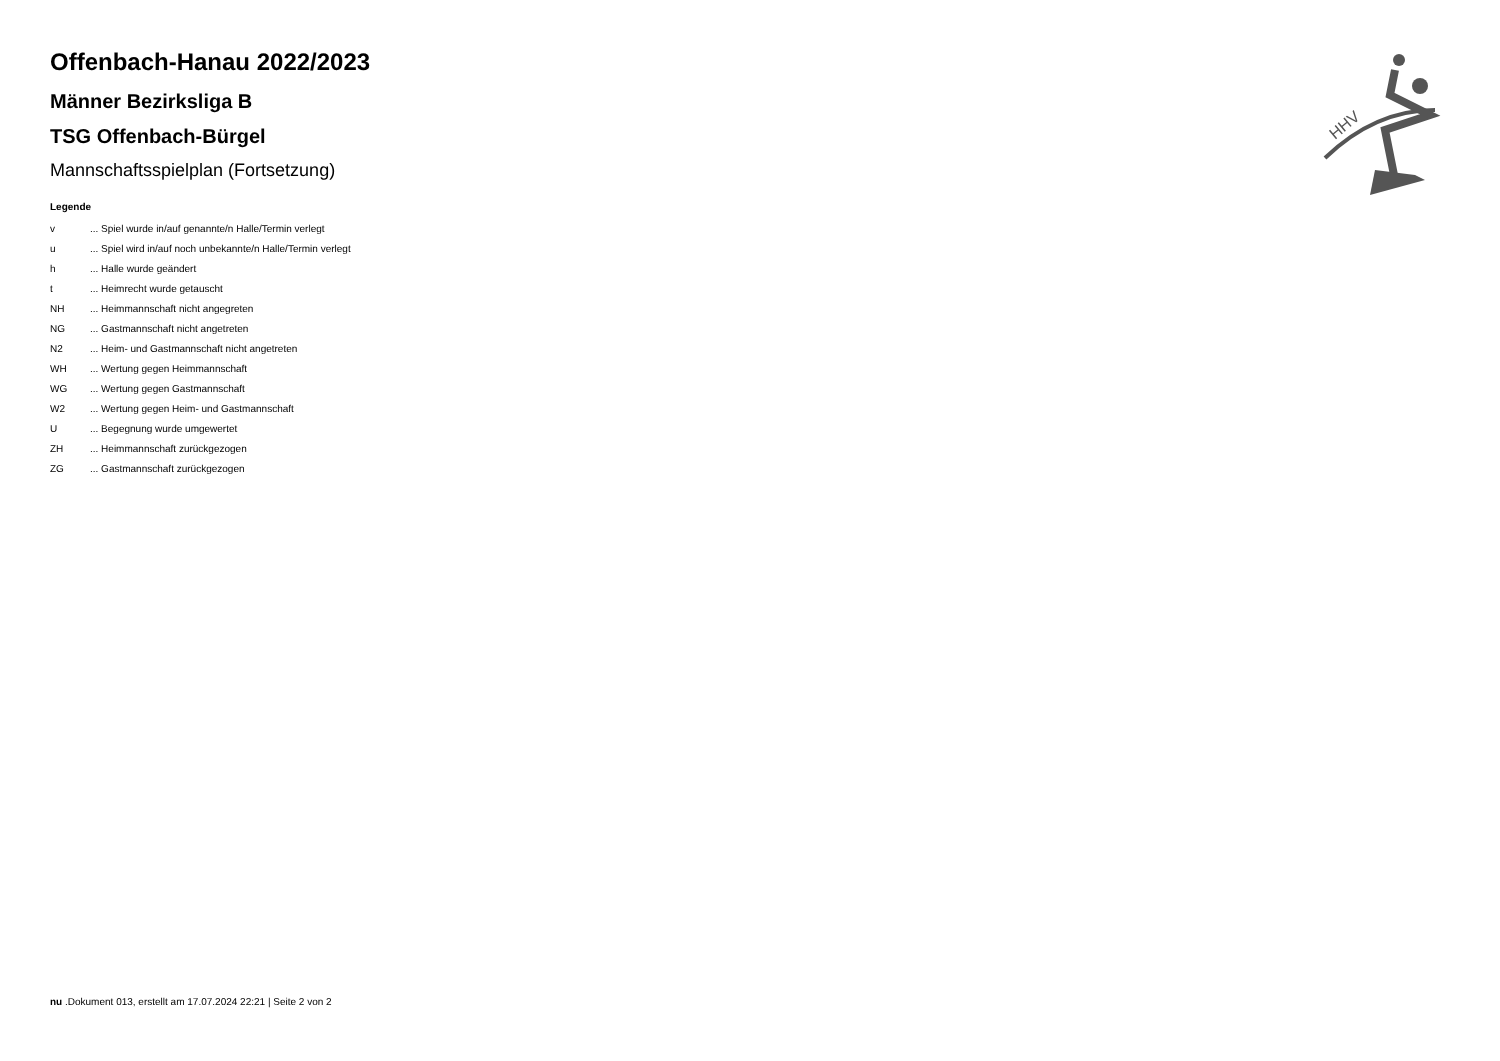HHV
Offenbach-Hanau 2022/2023
Männer Bezirksliga B
TSG Offenbach-Bürgel
Mannschaftsspielplan (Fortsetzung)
Legende
| v | ... Spiel wurde in/auf genannte/n Halle/Termin verlegt |
| u | ... Spiel wird in/auf noch unbekannte/n Halle/Termin verlegt |
| h | ... Halle wurde geändert |
| t | ... Heimrecht wurde getauscht |
| NH | ... Heimmannschaft nicht angegreten |
| NG | ... Gastmannschaft nicht angetreten |
| N2 | ... Heim- und Gastmannschaft nicht angetreten |
| WH | ... Wertung gegen Heimmannschaft |
| WG | ... Wertung gegen Gastmannschaft |
| W2 | ... Wertung gegen Heim- und Gastmannschaft |
| U | ... Begegnung wurde umgewertet |
| ZH | ... Heimmannschaft zurückgezogen |
| ZG | ... Gastmannschaft zurückgezogen |
nu .Dokument 013, erstellt am 17.07.2024 22:21 | Seite 2 von 2